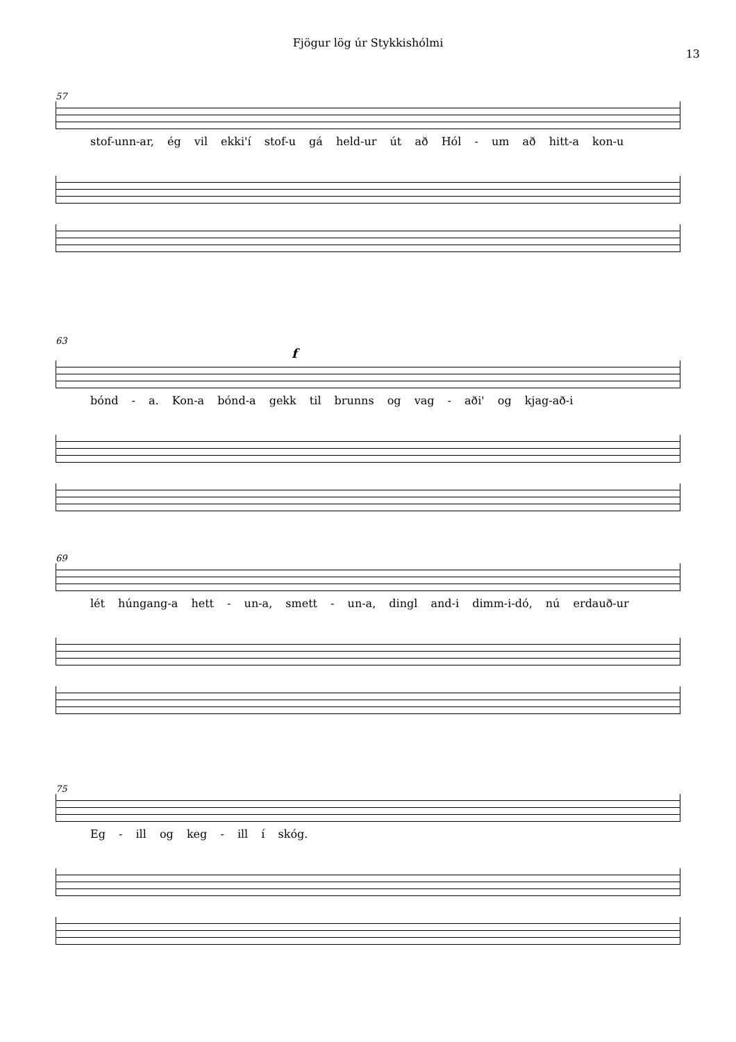Fjögur lög úr Stykkishólmi
13
57
stof-unn-ar, ég vil ekki'í stof-u gá held-ur út að Hól - um að hitt-a kon-u
63
f
bónd - a. Kon-a bónd-a gekk til brunns og vag - aði' og kjag-að-i
69
lét húngang-a hett - un-a, smett - un-a, dingl and-i dimm-i-dó, nú erdauð-ur
75
Eg - ill og keg - ill í skóg.